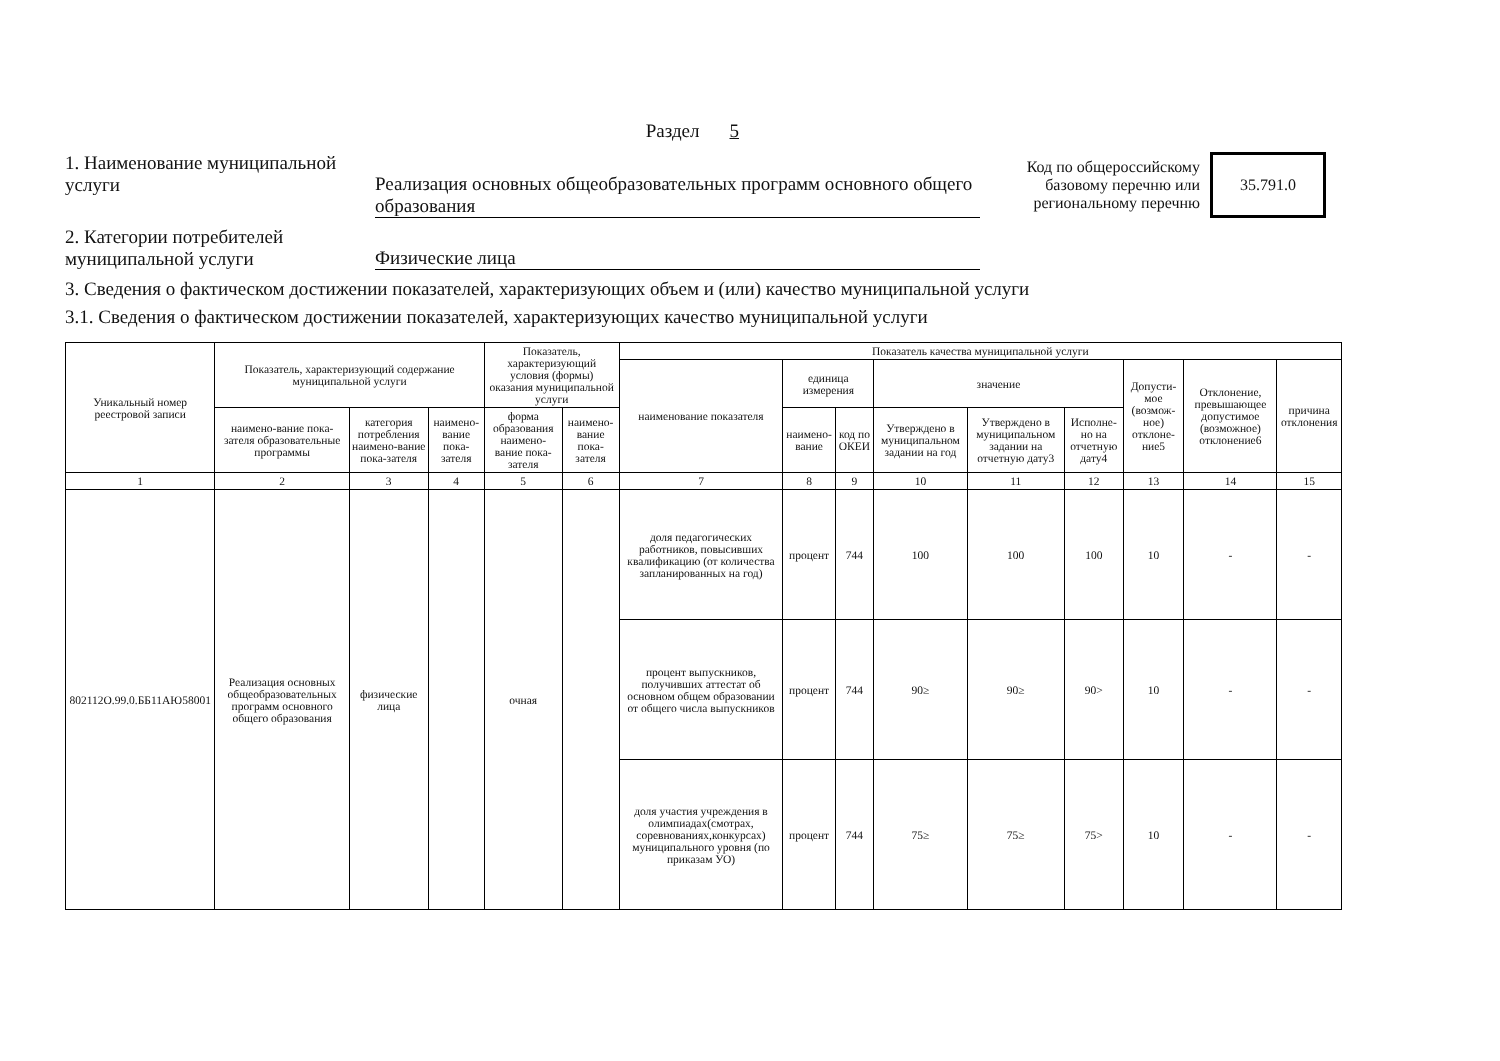Раздел 5
1. Наименование муниципальной услуги
Реализация основных общеобразовательных программ основного общего образования
Код по общероссийскому базовому перечню или региональному перечню
35.791.0
2. Категории потребителей муниципальной услуги
Физические лица
3. Сведения о фактическом достижении показателей, характеризующих объем и (или) качество муниципальной услуги
3.1. Сведения о фактическом достижении показателей, характеризующих качество муниципальной услуги
| Уникальный номер реестровой записи | Показатель, характеризующий содержание муниципальной услуги | | | Показатель, характеризующий условия (формы) оказания муниципальной услуги | | Показатель качества муниципальной услуги | | | | | | | | |
| --- | --- | --- | --- | --- | --- | --- | --- | --- | --- | --- | --- | --- | --- | --- |
| | | | | | | наименование показателя | единица измерения | | значение | | | Допусти-мое (возмож-ное) отклоне-ние5 | Отклонение, превышающее допустимое (возможное) отклонение6 | причина отклонения |
| | наимено-вание пока-зателя образовательные программы | категория потребления наимено-вание пока-зателя | наимено-вание пока-зателя | форма образования наимено-вание пока-зателя | наимено-вание пока-зателя | | наимено-вание | код по ОКЕИ | Утверждено в муниципальном задании на год | Утверждено в муниципальном задании на отчетную дату3 | Исполне-но на отчетную дату4 | | | |
| 1 | 2 | 3 | 4 | 5 | 6 | 7 | 8 | 9 | 10 | 11 | 12 | 13 | 14 | 15 |
| 802112О.99.0.ББ11АЮ58001 | Реализация основных общеобразовательных программ основного общего образования | физические лица | | очная | | доля педагогических работников, повысивших квалификацию (от количества запланированных на год) | процент | 744 | 100 | 100 | 100 | 10 | - | - |
| | | | | | | процент выпускников, получивших аттестат об основном общем образовании от общего числа выпускников | процент | 744 | 90≥ | 90≥ | 90> | 10 | - | - |
| | | | | | | доля участия учреждения в олимпиадах(смотрах, соревнованиях,конкурсах) муниципального уровня (по приказам УО) | процент | 744 | 75≥ | 75≥ | 75> | 10 | - | - |